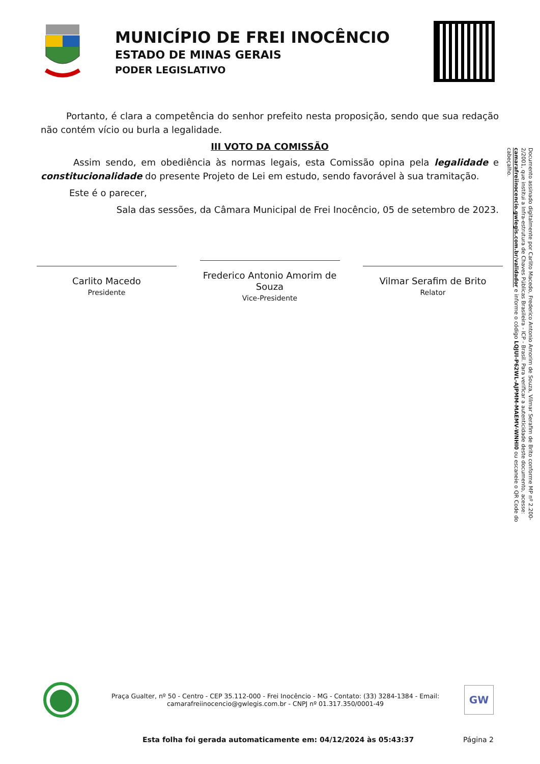MUNICÍPIO DE FREI INOCÊNCIO
ESTADO DE MINAS GERAIS
PODER LEGISLATIVO
Portanto, é clara a competência do senhor prefeito nesta proposição, sendo que sua redação não contém vício ou burla a legalidade.
III VOTO DA COMISSÃO
Assim sendo, em obediência às normas legais, esta Comissão opina pela legalidade e constitucionalidade do presente Projeto de Lei em estudo, sendo favorável à sua tramitação.
Este é o parecer,
Sala das sessões, da Câmara Municipal de Frei Inocêncio, 05 de setembro de 2023.
Carlito Macedo
Presidente
Frederico Antonio Amorim de Souza
Vice-Presidente
Vilmar Serafim de Brito
Relator
Praça Gualter, nº 50 - Centro - CEP 35.112-000 - Frei Inocêncio - MG - Contato: (33) 3284-1384 - Email: camarafreiinocencio@gwlegis.com.br - CNPJ nº 01.317.350/0001-49
GW
Esta folha foi gerada automaticamente em: 04/12/2024 às 05:43:37 Página 2
Documento assinado digitalmente por Carlito Macedo, Frederico Antonio Amorim de Souza, Vilmar Serafim de Brito conforme MP nº 2.200-2/2001, que institui a Infra-estrutura de Chaves Públicas Brasileira - ICP - Brasil. Para verificar a autenticidade deste documento, acesse: camarafreiinocencio.gwlegis.com.br/validador e informe o código LQJUI-P62WL-AJPMM-MAEMV-WNHI0 ou escaneie o QR Code do cabeçalho.